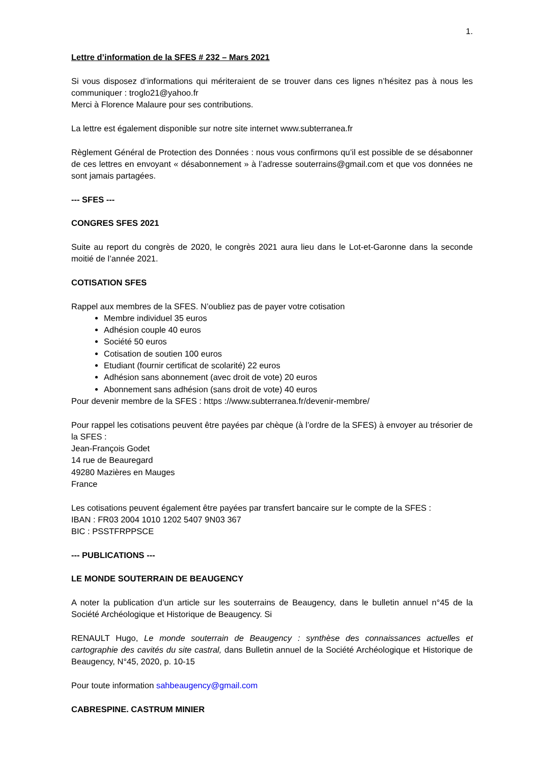1.
Lettre d’information de la SFES # 232 – Mars 2021
Si vous disposez d’informations qui mériteraient de se trouver dans ces lignes n’hésitez pas à nous les communiquer : troglo21@yahoo.fr
Merci à Florence Malaure pour ses contributions.
La lettre est également disponible sur notre site internet www.subterranea.fr
Règlement Général de Protection des Données : nous vous confirmons qu’il est possible de se désabonner de ces lettres en envoyant « désabonnement » à l’adresse souterrains@gmail.com et que vos données ne sont jamais partagées.
--- SFES ---
CONGRES SFES 2021
Suite au report du congrès de 2020, le congrès 2021 aura lieu dans le Lot-et-Garonne dans la seconde moitié de l’année 2021.
COTISATION SFES
Rappel aux membres de la SFES. N’oubliez pas de payer votre cotisation
Membre individuel 35 euros
Adhésion couple 40 euros
Société 50 euros
Cotisation de soutien 100 euros
Etudiant (fournir certificat de scolarité) 22 euros
Adhésion sans abonnement (avec droit de vote) 20 euros
Abonnement sans adhésion (sans droit de vote) 40 euros
Pour devenir membre de la SFES : https ://www.subterranea.fr/devenir-membre/
Pour rappel les cotisations peuvent être payées par chèque (à l’ordre de la SFES) à envoyer au trésorier de la SFES :
Jean-François Godet
14 rue de Beauregard
49280 Mazières en Mauges
France
Les cotisations peuvent également être payées par transfert bancaire sur le compte de la SFES :
IBAN : FR03 2004 1010 1202 5407 9N03 367
BIC : PSSTFRPPSCE
--- PUBLICATIONS ---
LE MONDE SOUTERRAIN DE BEAUGENCY
A noter la publication d’un article sur les souterrains de Beaugency, dans le bulletin annuel n°45 de la Société Archéologique et Historique de Beaugency. Si
RENAULT Hugo, Le monde souterrain de Beaugency : synthèse des connaissances actuelles et cartographie des cavités du site castral, dans Bulletin annuel de la Société Archéologique et Historique de Beaugency, N°45, 2020, p. 10-15
Pour toute information sahbeaugency@gmail.com
CABRESPINE. CASTRUM MINIER